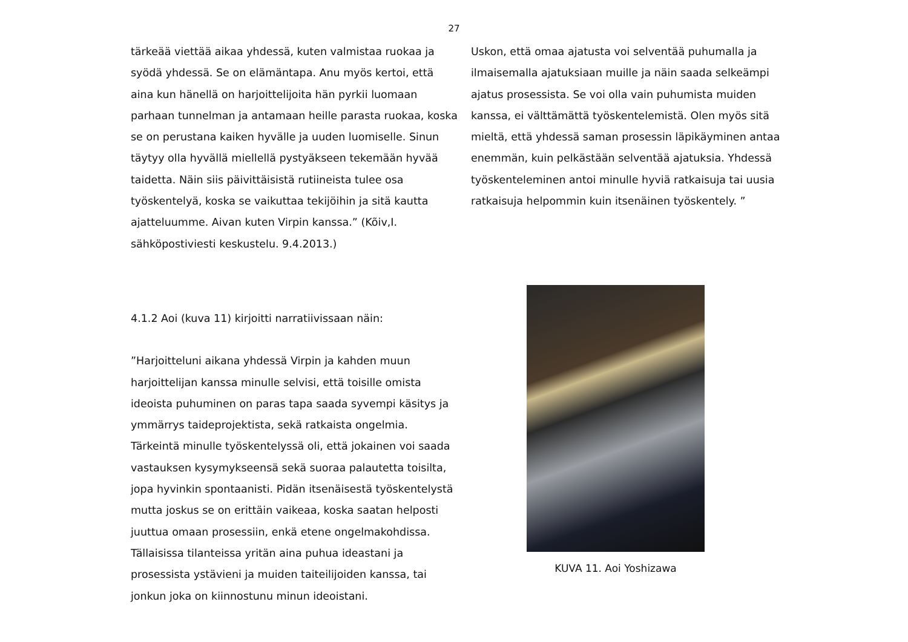27
tärkeää viettää aikaa yhdessä, kuten valmistaa ruokaa ja syödä yhdessä. Se on elämäntapa. Anu myös kertoi, että aina kun hänellä on harjoittelijoita hän pyrkii luomaan parhaan tunnelman ja antamaan heille parasta ruokaa, koska se on perustana kaiken hyvälle ja uuden luomiselle. Sinun täytyy olla hyvällä miellellä pystyäkseen tekemään hyvää taidetta. Näin siis päivittäisistä rutiineista tulee osa työskentelyä, koska se vaikuttaa tekijöihin ja sitä kautta ajatteluumme. Aivan kuten Virpin kanssa.” (Kõiv,I. sähköpostiviesti keskustelu. 9.4.2013.)
4.1.2 Aoi (kuva 11) kirjoitti narratiivissaan näin:
”Harjoitteluni aikana yhdessä Virpin ja kahden muun harjoittelijan kanssa minulle selvisi, että toisille omista ideoista puhuminen on paras tapa saada syvempi käsitys ja ymmärrys taideprojektista, sekä ratkaista ongelmia. Tärkeintä minulle työskentelyssä oli, että jokainen voi saada vastauksen kysymykseensä sekä suoraa palautetta toisilta, jopa hyvinkin spontaanisti. Pidän itsenäisestä työskentelystä mutta joskus se on erittäin vaikeaa, koska saatan helposti juuttua omaan prosessiin, enkä etene ongelmakohdissa. Tällaisissa tilanteissa yritän aina puhua ideastani ja prosessista ystävieni ja muiden taiteilijoiden kanssa, tai jonkun joka on kiinnostunu minun ideoistani.
Uskon, että omaa ajatusta voi selventää puhumalla ja ilmaisemalla ajatuksiaan muille ja näin saada selkeämpi ajatus prosessista. Se voi olla vain puhumista muiden kanssa, ei välttämättä työskentelemistä. Olen myös sitä mieltä, että yhdessä saman prosessin läpikäyminen antaa enemmän, kuin pelkästään selventää ajatuksia. Yhdessä työskenteleminen antoi minulle hyviä ratkaisuja tai uusia ratkaisuja helpommin kuin itsenäinen työskentely. ”
KUVA 11. Aoi Yoshizawa